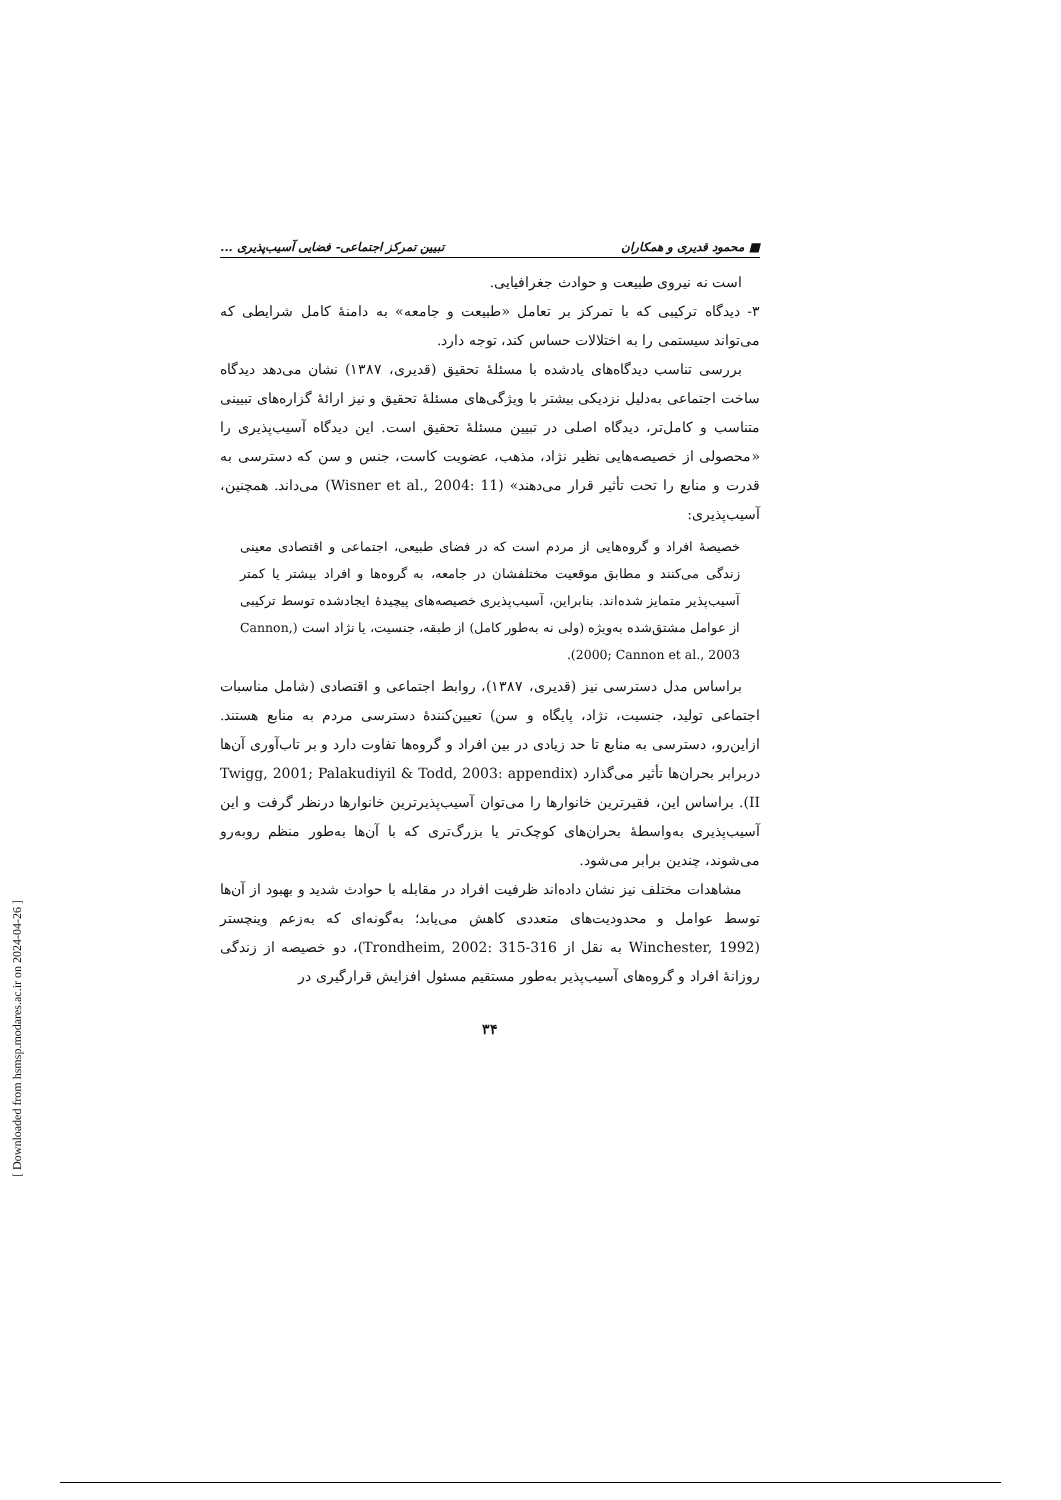■ محمود قدیری و همکاران تبیین تمرکز اجتماعی- فضایی آسیب‌پذیری ...
است نه نیروی طبیعت و حوادث جغرافیایی.
۳- دیدگاه ترکیبی که با تمرکز بر تعامل «طبیعت و جامعه» به دامنهٔ کامل شرایطی که می‌تواند سیستمی را به اختلالات حساس کند، توجه دارد.
بررسی تناسب دیدگاه‌های یادشده با مسئلهٔ تحقیق (قدیری، ۱۳۸۷) نشان می‌دهد دیدگاه ساخت اجتماعی به‌دلیل نزدیکی بیشتر با ویژگی‌های مسئلهٔ تحقیق و نیز ارائهٔ گزاره‌های تبیینی متناسب و کامل‌تر، دیدگاه اصلی در تبیین مسئلهٔ تحقیق است. این دیدگاه آسیب‌پذیری را «محصولی از خصیصه‌هایی نظیر نژاد، مذهب، عضویت کاست، جنس و سن که دسترسی به قدرت و منابع را تحت تأثیر قرار می‌دهند» (Wisner et al., 2004: 11) می‌داند. همچنین، آسیب‌پذیری:
خصیصهٔ افراد و گروه‌هایی از مردم است که در فضای طبیعی، اجتماعی و اقتصادی معینی زندگی می‌کنند و مطابق موقعیت مختلفشان در جامعه، به گروه‌ها و افراد بیشتر یا کمتر آسیب‌پذیر متمایز شده‌اند. بنابراین، آسیب‌پذیری خصیصه‌های پیچیدهٔ ایجادشده توسط ترکیبی از عوامل مشتق‌شده به‌ویژه (ولی نه به‌طور کامل) از طبقه، جنسیت، یا نژاد است (Cannon, 2000; Cannon et al., 2003).
براساس مدل دسترسی نیز (قدیری، ۱۳۸۷)، روابط اجتماعی و اقتصادی (شامل مناسبات اجتماعی تولید، جنسیت، نژاد، پایگاه و سن) تعیین‌کنندهٔ دسترسی مردم به منابع هستند. ازاین‌رو، دسترسی به منابع تا حد زیادی در بین افراد و گروه‌ها تفاوت دارد و بر تاب‌آوری آن‌ها دربرابر بحران‌ها تأثیر می‌گذارد (Twigg, 2001; Palakudiyil & Todd, 2003: appendix II). براساس این، فقیرترین خانوارها را می‌توان آسیب‌پذیرترین خانوارها درنظر گرفت و این آسیب‌پذیری به‌واسطهٔ بحران‌های کوچک‌تر یا بزرگ‌تری که با آن‌ها به‌طور منظم روبه‌رو می‌شوند، چندین برابر می‌شود.
مشاهدات مختلف نیز نشان داده‌اند ظرفیت افراد در مقابله با حوادث شدید و بهبود از آن‌ها توسط عوامل و محدودیت‌های متعددی کاهش می‌یابد؛ به‌گونه‌ای که به‌زعم وینچستر (Winchester, 1992 به نقل از Trondheim, 2002: 315-316)، دو خصیصه از زندگی روزانهٔ افراد و گروه‌های آسیب‌پذیر به‌طور مستقیم مسئول افزایش قرارگیری در
۳۴
[ Downloaded from hsmsp.modares.ac.ir on 2024-04-26 ]